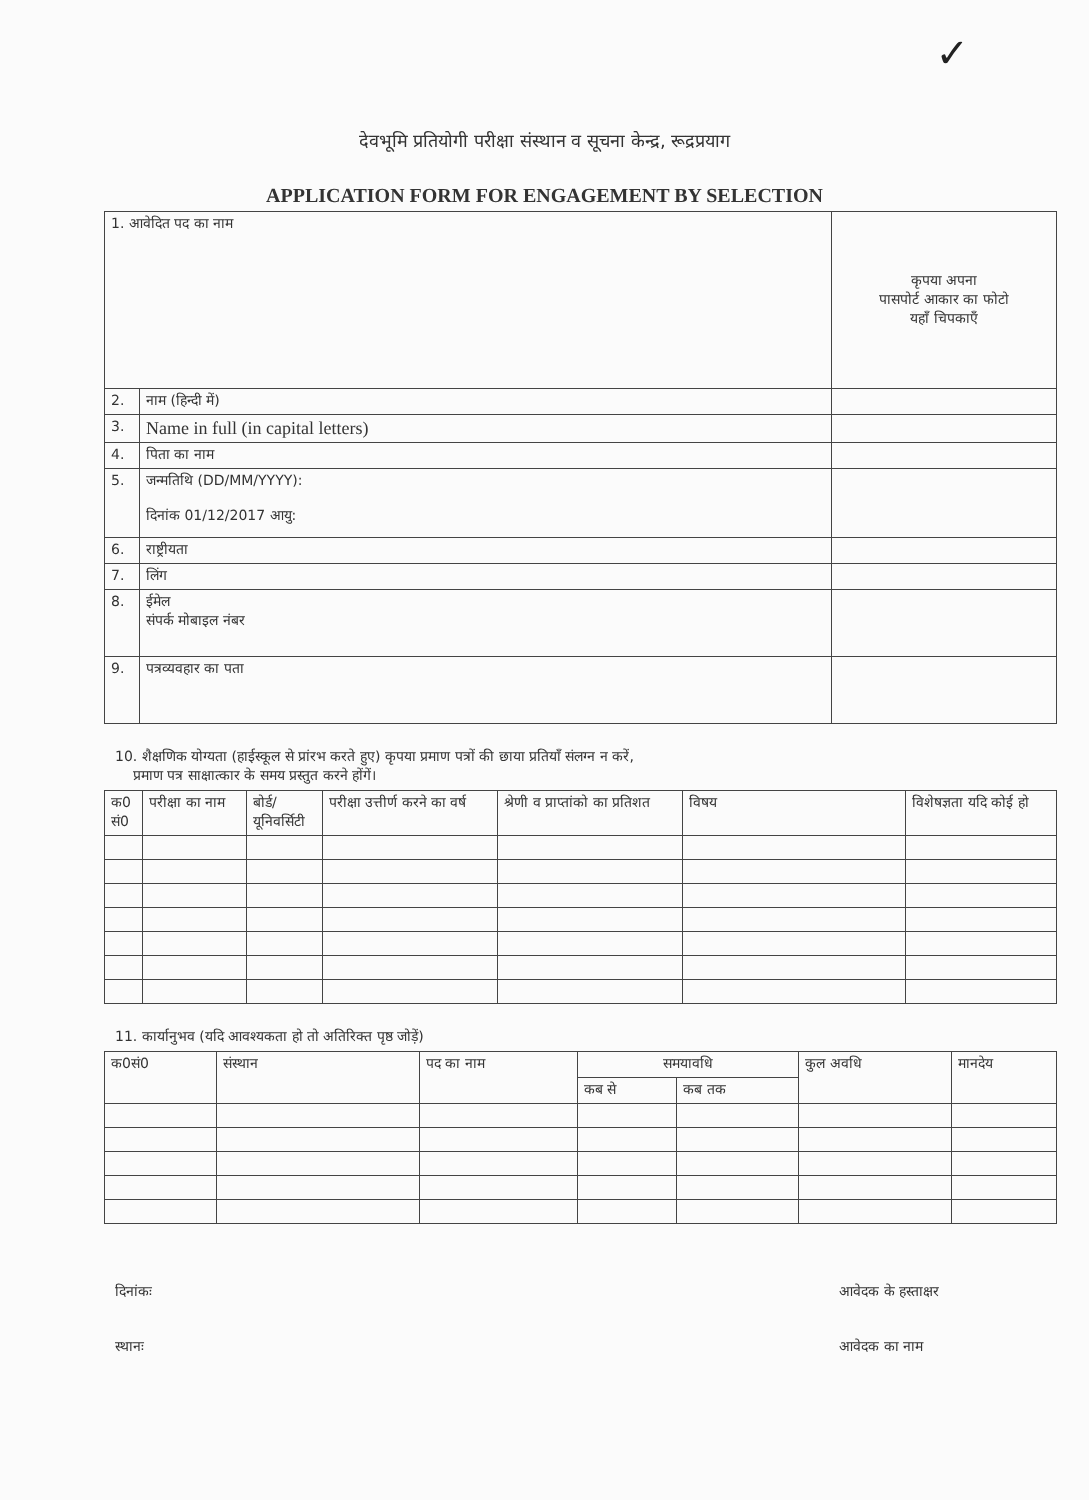✓
देवभूमि प्रतियोगी परीक्षा संस्थान व सूचना केन्द्र, रूद्रप्रयाग
APPLICATION FORM FOR ENGAGEMENT BY SELECTION
| 1. आवेदित पद का नाम | | कृपया अपना पासपोर्ट आकार का फोटो यहॉं चिपकाएँ |
| 2. | नाम (हिन्दी में) | |
| 3. | Name in full (in capital letters) | |
| 4. | पिता का नाम | |
| 5. | जन्मतिथि (DD/MM/YYYY): दिनांक 01/12/2017 आयु: | |
| 6. | राष्ट्रीयता | |
| 7. | लिंग | |
| 8. | ईमेल संपर्क मोबाइल नंबर | |
| 9. | पत्रव्यवहार का पता | |
10. शैक्षणिक योग्यता (हाईस्कूल से प्रांरभ करते हुए) कृपया प्रमाण पत्रों की छाया प्रतियॉं संलग्न न करें,
प्रमाण पत्र साक्षात्कार के समय प्रस्तुत करने होंगें।
| क0 सं0 | परीक्षा का नाम | बोर्ड/ यूनिवर्सिटी | परीक्षा उत्तीर्ण करने का वर्ष | श्रेणी व प्राप्तांको का प्रतिशत | विषय | विशेषज्ञता यदि कोई हो |
| --- | --- | --- | --- | --- | --- | --- |
11. कार्यानुभव (यदि आवश्यकता हो तो अतिरिक्त पृष्ठ जोड़ें)
| क0सं0 | संस्थान | पद का नाम | समयावधि | | कुल अवधि | मानदेय |
| --- | --- | --- | --- | --- | --- | --- |
| | | | कब से | कब तक | | |
दिनांकः
स्थानः
आवेदक के हस्ताक्षर
आवेदक का नाम